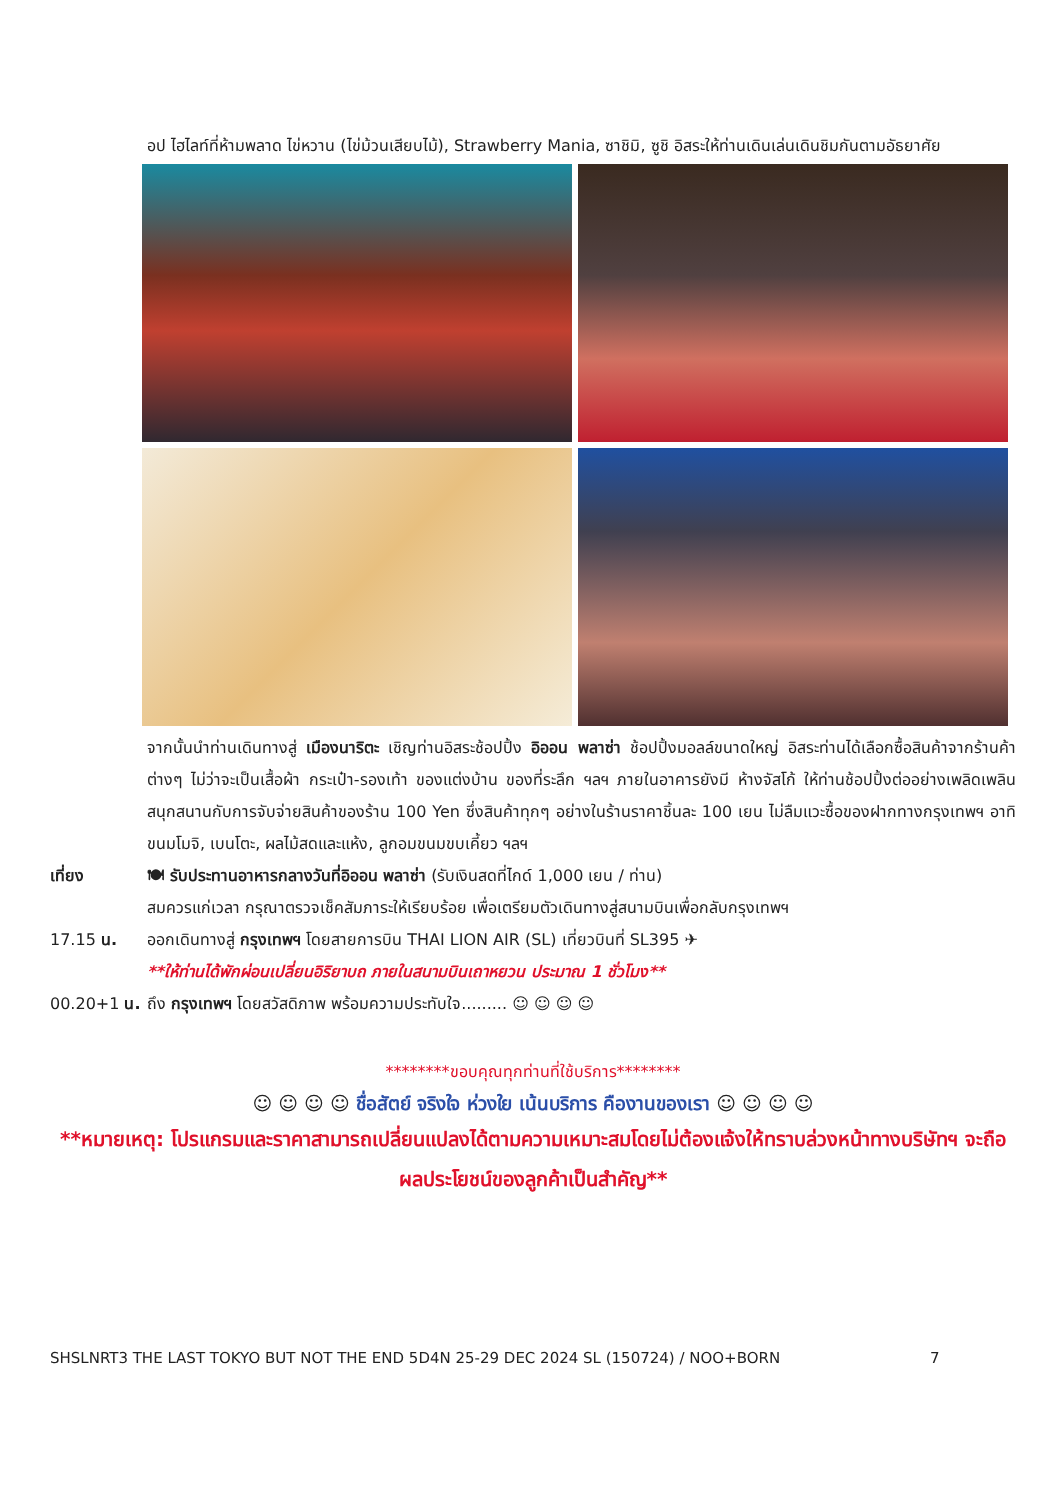อป ไฮไลท์ที่ห้ามพลาด ไข่หวาน (ไข่ม้วนเสียบไม้), Strawberry Mania, ซาชิมิ, ซูชิ อิสระให้ท่านเดินเล่นเดินชิมกันตามอัธยาศัย
จากนั้นนำท่านเดินทางสู่ เมืองนาริตะ เชิญท่านอิสระช้อปปิ้ง อิออน พลาซ่า ช้อปปิ้งมอลล์ขนาดใหญ่ อิสระท่านได้เลือกซื้อสินค้าจากร้านค้าต่างๆ ไม่ว่าจะเป็นเสื้อผ้า กระเป๋า-รองเท้า ของแต่งบ้าน ของที่ระลึก ฯลฯ ภายในอาคารยังมี ห้างจัสโก้ ให้ท่านช้อปปิ้งต่ออย่างเพลิดเพลินสนุกสนานกับการจับจ่ายสินค้าของร้าน 100 Yen ซึ่งสินค้าทุกๆ อย่างในร้านราคาชิ้นละ 100 เยน ไม่ลืมแวะซื้อของฝากทางกรุงเทพฯ อาทิ ขนมโมจิ, เบนโตะ, ผลไม้สดและแห้ง, ลูกอมขนมขบเคี้ยว ฯลฯ
เที่ยง 🍽 รับประทานอาหารกลางวันที่อิออน พลาซ่า (รับเงินสดที่ไกด์ 1,000 เยน / ท่าน)
สมควรแก่เวลา กรุณาตรวจเช็คสัมภาระให้เรียบร้อย เพื่อเตรียมตัวเดินทางสู่สนามบินเพื่อกลับกรุงเทพฯ
17.15 น. ออกเดินทางสู่ กรุงเทพฯ โดยสายการบิน THAI LION AIR (SL) เที่ยวบินที่ SL395 ✈
**ให้ท่านได้พักผ่อนเปลี่ยนอิริยาบถ ภายในสนามบินเถาหยวน ประมาณ 1 ชั่วโมง**
00.20+1 น. ถึง กรุงเทพฯ โดยสวัสดิภาพ พร้อมความประทับใจ......... ☺ ☺ ☺ ☺
********ขอบคุณทุกท่านที่ใช้บริการ********
☺ ☺ ☺ ☺ ชื่อสัตย์ จริงใจ ห่วงใย เน้นบริการ คืองานของเรา ☺ ☺ ☺ ☺
**หมายเหตุ: โปรแกรมและราคาสามารถเปลี่ยนแปลงได้ตามความเหมาะสมโดยไม่ต้องแจ้งให้ทราบล่วงหน้าทางบริษัทฯ จะถือผลประโยชน์ของลูกค้าเป็นสำคัญ**
SHSLNRT3 THE LAST TOKYO BUT NOT THE END 5D4N 25-29 DEC 2024 SL (150724) / NOO+BORN 7